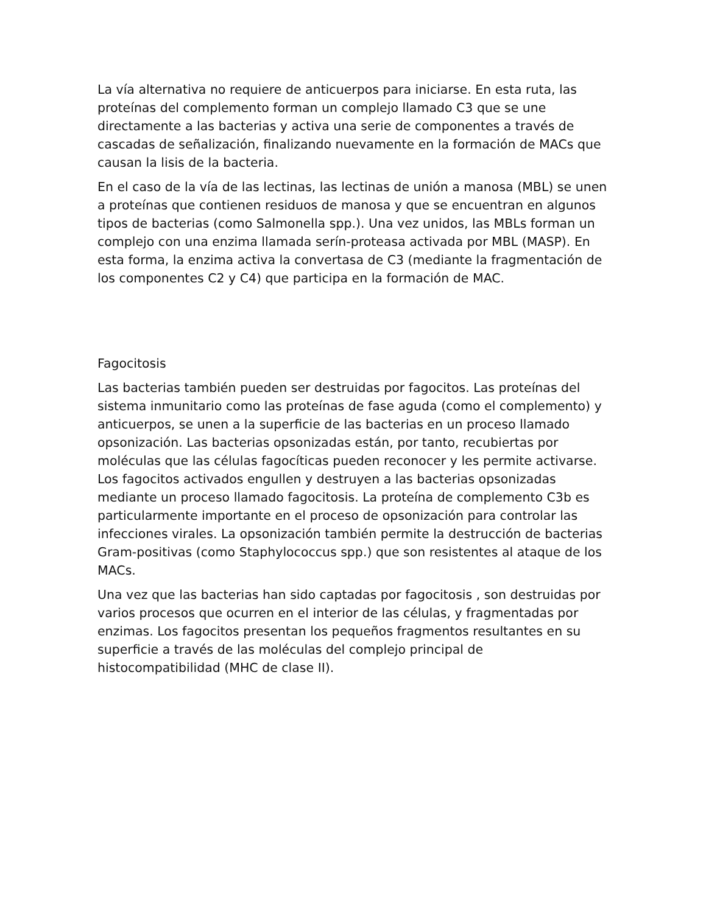La vía alternativa no requiere de anticuerpos para iniciarse. En esta ruta, las proteínas del complemento forman un complejo llamado C3 que se une directamente a las bacterias y activa una serie de componentes a través de cascadas de señalización, finalizando nuevamente en la formación de MACs que causan la lisis de la bacteria.
En el caso de la vía de las lectinas, las lectinas de unión a manosa (MBL) se unen a proteínas que contienen residuos de manosa y que se encuentran en algunos tipos de bacterias (como Salmonella spp.). Una vez unidos, las MBLs forman un complejo con una enzima llamada serín-proteasa activada por MBL (MASP). En esta forma, la enzima activa la convertasa de C3 (mediante la fragmentación de los componentes C2 y C4) que participa en la formación de MAC.
Fagocitosis
Las bacterias también pueden ser destruidas por fagocitos. Las proteínas del sistema inmunitario como las proteínas de fase aguda (como el complemento) y anticuerpos, se unen a la superficie de las bacterias en un proceso llamado opsonización. Las bacterias opsonizadas están, por tanto, recubiertas por moléculas que las células fagocíticas pueden reconocer y les permite activarse. Los fagocitos activados engullen y destruyen a las bacterias opsonizadas mediante un proceso llamado fagocitosis. La proteína de complemento C3b es particularmente importante en el proceso de opsonización para controlar las infecciones virales. La opsonización también permite la destrucción de bacterias Gram-positivas (como Staphylococcus spp.) que son resistentes al ataque de los MACs.
Una vez que las bacterias han sido captadas por fagocitosis , son destruidas por varios procesos que ocurren en el interior de las células, y fragmentadas por enzimas. Los fagocitos presentan los pequeños fragmentos resultantes en su superficie a través de las moléculas del complejo principal de histocompatibilidad (MHC de clase II).